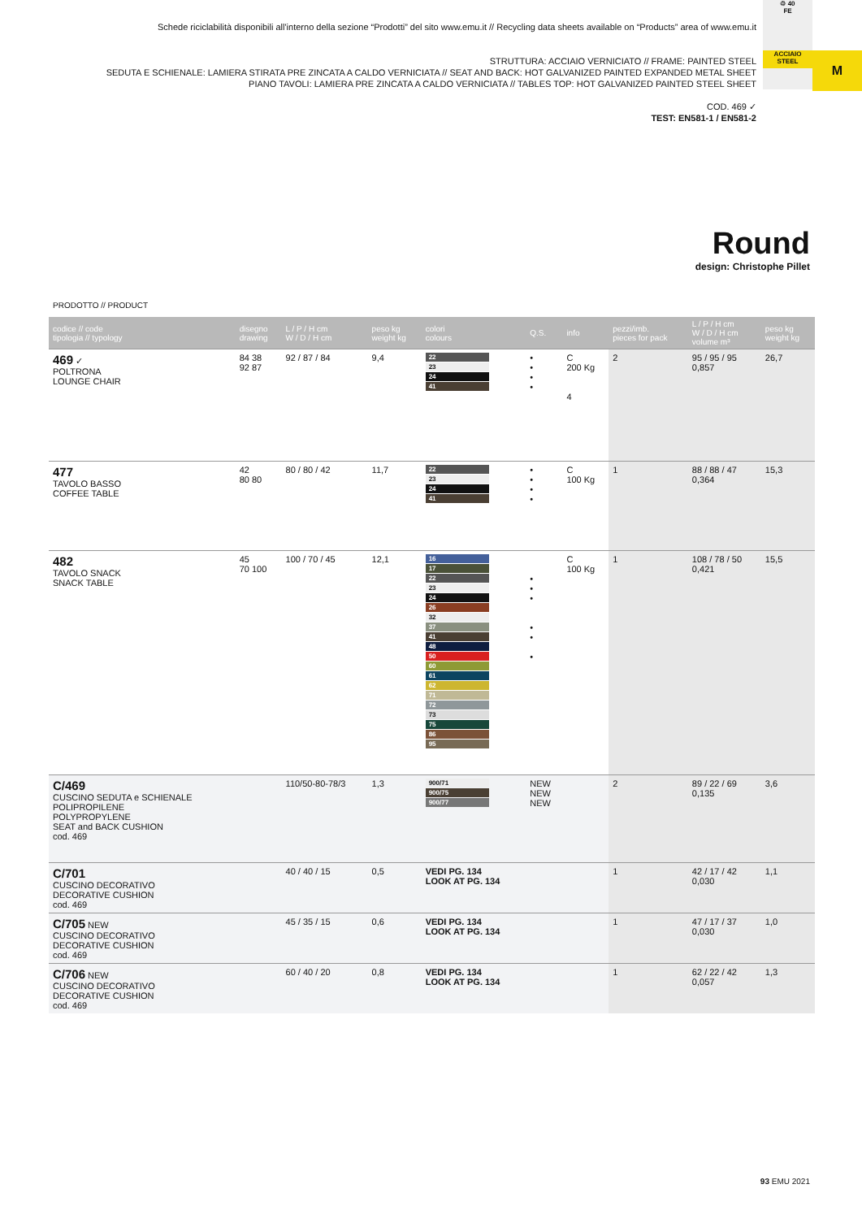Schede riciclabilità disponibili all'interno della sezione “Prodotti” del sito www.emu.it // Recycling data sheets available on “Products” area of www.emu.it
STRUTTURA: ACCIAIO VERNICIATO // FRAME: PAINTED STEEL
SEDUTA E SCHIENALE: LAMIERA STIRATA PRE ZINCATA A CALDO VERNICIATA // SEAT AND BACK: HOT GALVANIZED PAINTED EXPANDED METAL SHEET
PIANO TAVOLI: LAMIERA PRE ZINCATA A CALDO VERNICIATA // TABLES TOP: HOT GALVANIZED PAINTED STEEL SHEET
COD. 469 ✓
TEST: EN581-1 / EN581-2
♲ 40
FE
ACCIAIO STEEL
M
Round
design: Christophe Pillet
PRODOTTO // PRODUCT
| codice // code tipologia // typology | disegno drawing | L / P / H cm W / D / H cm | peso kg weight kg | colori colours | Q.S. | info | pezzi/imb. pieces for pack | L / P / H cm W / D / H cm volume m³ | peso kg weight kg |
| --- | --- | --- | --- | --- | --- | --- | --- | --- | --- |
| 469 ✓ POLTRONA LOUNGE CHAIR | 84 38 92 87 | 92 / 87 / 84 | 9,4 | 22 23 24 41 | • • • • | C 200 Kg 4 | 2 | 95 / 95 / 95 0,857 | 26,7 |
| 477 TAVOLO BASSO COFFEE TABLE | 42 80 80 | 80 / 80 / 42 | 11,7 | 22 23 24 41 | • • • • | C 100 Kg | 1 | 88 / 88 / 47 0,364 | 15,3 |
| 482 TAVOLO SNACK SNACK TABLE | 45 70 100 | 100 / 70 / 45 | 12,1 | 16 17 22 23 24 26 32 37 41 48 50 60 61 62 71 72 73 75 86 95 | • • • • • • | C 100 Kg | 1 | 108 / 78 / 50 0,421 | 15,5 |
| C/469 CUSCINO SEDUTA e SCHIENALE POLIPROPILENE POLYPROPYLENE SEAT and BACK CUSHION cod. 469 | | 110/50-80-78/3 | 1,3 | 900/71 900/75 900/77 | NEW NEW NEW | | 2 | 89 / 22 / 69 0,135 | 3,6 |
| C/701 CUSCINO DECORATIVO DECORATIVE CUSHION cod. 469 | | 40 / 40 / 15 | 0,5 | VEDI PG. 134 LOOK AT PG. 134 | | | 1 | 42 / 17 / 42 0,030 | 1,1 |
| C/705 NEW CUSCINO DECORATIVO DECORATIVE CUSHION cod. 469 | | 45 / 35 / 15 | 0,6 | VEDI PG. 134 LOOK AT PG. 134 | | | 1 | 47 / 17 / 37 0,030 | 1,0 |
| C/706 NEW CUSCINO DECORATIVO DECORATIVE CUSHION cod. 469 | | 60 / 40 / 20 | 0,8 | VEDI PG. 134 LOOK AT PG. 134 | | | 1 | 62 / 22 / 42 0,057 | 1,3 |
93 EMU 2021